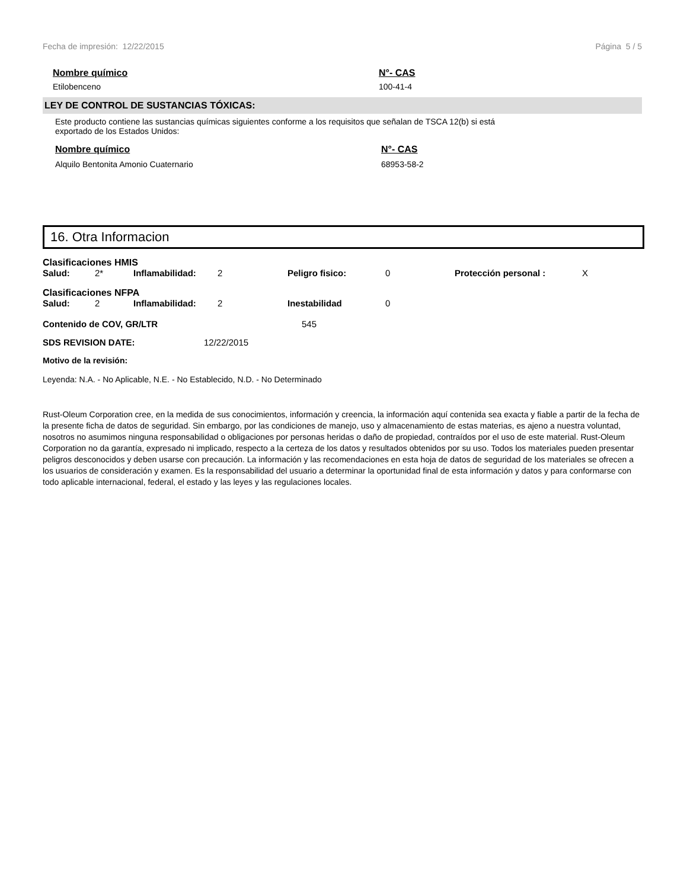Fecha de impresión: 12/22/2015 Página 5 / 5
Nombre químico N°- CAS
Etilobenceno 100-41-4
LEY DE CONTROL DE SUSTANCIAS TÓXICAS:
Este producto contiene las sustancias químicas siguientes conforme a los requisitos que señalan de TSCA 12(b) si está
exportado de los Estados Unidos:
Nombre químico N°- CAS
Alquilo Bentonita Amonio Cuaternario 68953-58-2
16. Otra Informacion
Clasificaciones HMIS
| Salud: | 2* | Inflamabilidad: | 2 | Peligro fisico: | 0 | Protección personal : | X |
Clasificaciones NFPA
| Salud: | 2 | Inflamabilidad: | 2 | Inestabilidad | 0 |
| Contenido de COV, GR/LTR | 545 |
| SDS REVISION DATE: | 12/22/2015 |
Motivo de la revisión:
Leyenda: N.A. - No Aplicable, N.E. - No Establecido, N.D. - No Determinado
Rust-Oleum Corporation cree, en la medida de sus conocimientos, información y creencia, la información aquí contenida sea exacta y fiable a partir de la fecha de la presente ficha de datos de seguridad. Sin embargo, por las condiciones de manejo, uso y almacenamiento de estas materias, es ajeno a nuestra voluntad, nosotros no asumimos ninguna responsabilidad o obligaciones por personas heridas o daño de propiedad, contraídos por el uso de este material. Rust-Oleum Corporation no da garantía, expresado ni implicado, respecto a la certeza de los datos y resultados obtenidos por su uso. Todos los materiales pueden presentar peligros desconocidos y deben usarse con precaución. La información y las recomendaciones en esta hoja de datos de seguridad de los materiales se ofrecen a los usuarios de consideración y examen. Es la responsabilidad del usuario a determinar la oportunidad final de esta información y datos y para conformarse con todo aplicable internacional, federal, el estado y las leyes y las regulaciones locales.